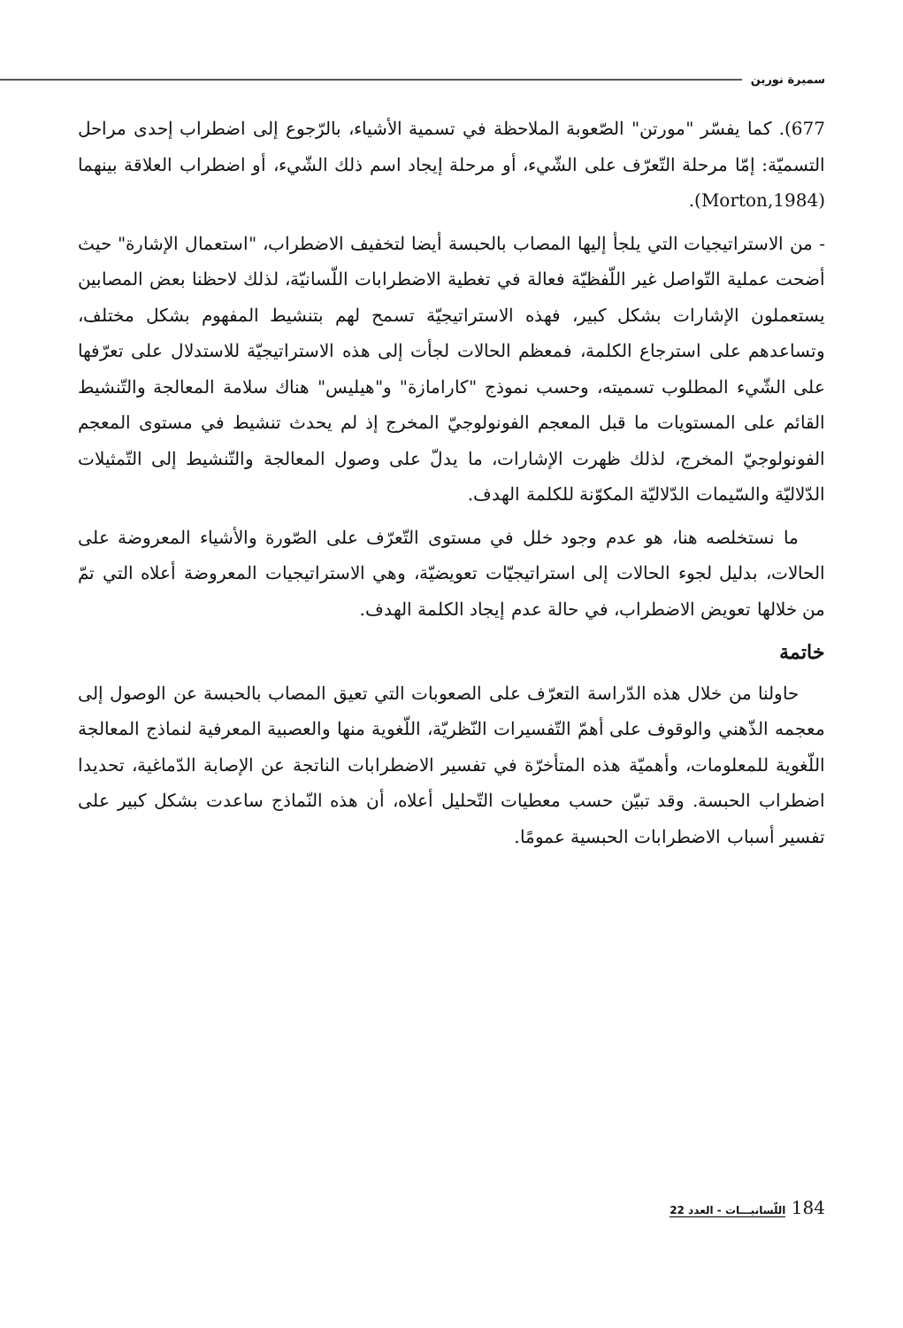سميرة نورين
677). كما يفسّر "مورتن" الصّعوبة الملاحظة في تسمية الأشياء، بالرّجوع إلى اضطراب إحدى مراحل التسميّة: إمّا مرحلة التّعرّف على الشّيء، أو مرحلة إيجاد اسم ذلك الشّيء، أو اضطراب العلاقة بينهما (Morton,1984).
- من الاستراتيجيات التي يلجأ إليها المصاب بالحبسة أيضا لتخفيف الاضطراب، "استعمال الإشارة" حيث أضحت عملية التّواصل غير اللّفظيّة فعالة في تغطية الاضطرابات اللّسانيّة، لذلك لاحظنا بعض المصابين يستعملون الإشارات بشكل كبير، فهذه الاستراتيجيّة تسمح لهم بتنشيط المفهوم بشكل مختلف، وتساعدهم على استرجاع الكلمة، فمعظم الحالات لجأت إلى هذه الاستراتيجيّة للاستدلال على تعرّفها على الشّيء المطلوب تسميته، وحسب نموذج "كارامازة" و"هيليس" هناك سلامة المعالجة والتّنشيط القائم على المستويات ما قبل المعجم الفونولوجيّ المخرج إذ لم يحدث تنشيط في مستوى المعجم الفونولوجيّ المخرج، لذلك ظهرت الإشارات، ما يدلّ على وصول المعالجة والتّنشيط إلى التّمثيلات الدّلاليّة والسّيمات الدّلاليّة المكوّنة للكلمة الهدف.
ما نستخلصه هنا، هو عدم وجود خلل في مستوى التّعرّف على الصّورة والأشياء المعروضة على الحالات، بدليل لجوء الحالات إلى استراتيجيّات تعويضيّة، وهي الاستراتيجيات المعروضة أعلاه التي تمّ من خلالها تعويض الاضطراب، في حالة عدم إيجاد الكلمة الهدف.
خاتمة
حاولنا من خلال هذه الدّراسة التعرّف على الصعوبات التي تعيق المصاب بالحبسة عن الوصول إلى معجمه الذّهني والوقوف على أهمّ التّفسيرات النّظريّة، اللّغوية منها والعصبية المعرفية لنماذج المعالجة اللّغوية للمعلومات، وأهميّة هذه المتأخرّة في تفسير الاضطرابات الناتجة عن الإصابة الدّماغية، تحديدا اضطراب الحبسة. وقد تبيّن حسب معطيات التّحليل أعلاه، أن هذه النّماذج ساعدت بشكل كبير على تفسير أسباب الاضطرابات الحبسية عمومًا.
184 اللّسانيـــات - العدد 22